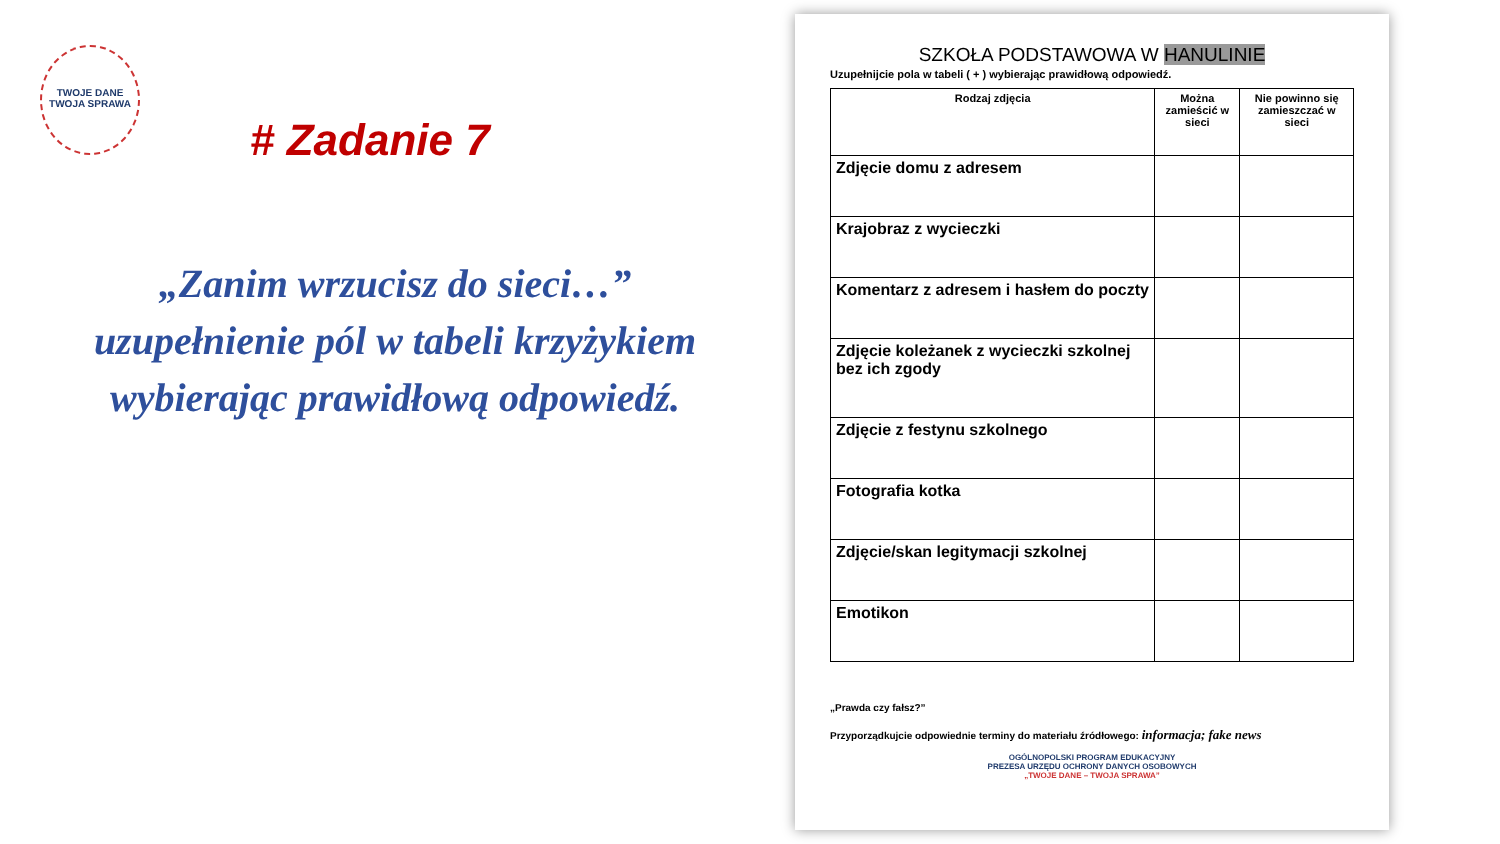TWOJE DANE TWOJA SPRAWA
# Zadanie 7
„Zanim wrzucisz do sieci…”
uzupełnienie pól w tabeli krzyżykiem wybierając prawidłową odpowiedź.
SZKOŁA PODSTAWOWA W HANULINIE
Uzupełnijcie pola w tabeli ( + ) wybierając prawidłową odpowiedź.
| Rodzaj zdjęcia | Można zamieścić w sieci | Nie powinno się zamieszczać w sieci |
| --- | --- | --- |
| Zdjęcie domu z adresem | | |
| Krajobraz z wycieczki | | |
| Komentarz z adresem i hasłem do poczty | | |
| Zdjęcie koleżanek z wycieczki szkolnej bez ich zgody | | |
| Zdjęcie z festynu szkolnego | | |
| Fotografia kotka | | |
| Zdjęcie/skan legitymacji szkolnej | | |
| Emotikon | | |
„Prawda czy fałsz?”
Przyporządkujcie odpowiednie terminy do materiału źródłowego: informacja; fake news
OGÓLNOPOLSKI PROGRAM EDUKACYJNY
PREZESA URZĘDU OCHRONY DANYCH OSOBOWYCH
„TWOJE DANE – TWOJA SPRAWA”